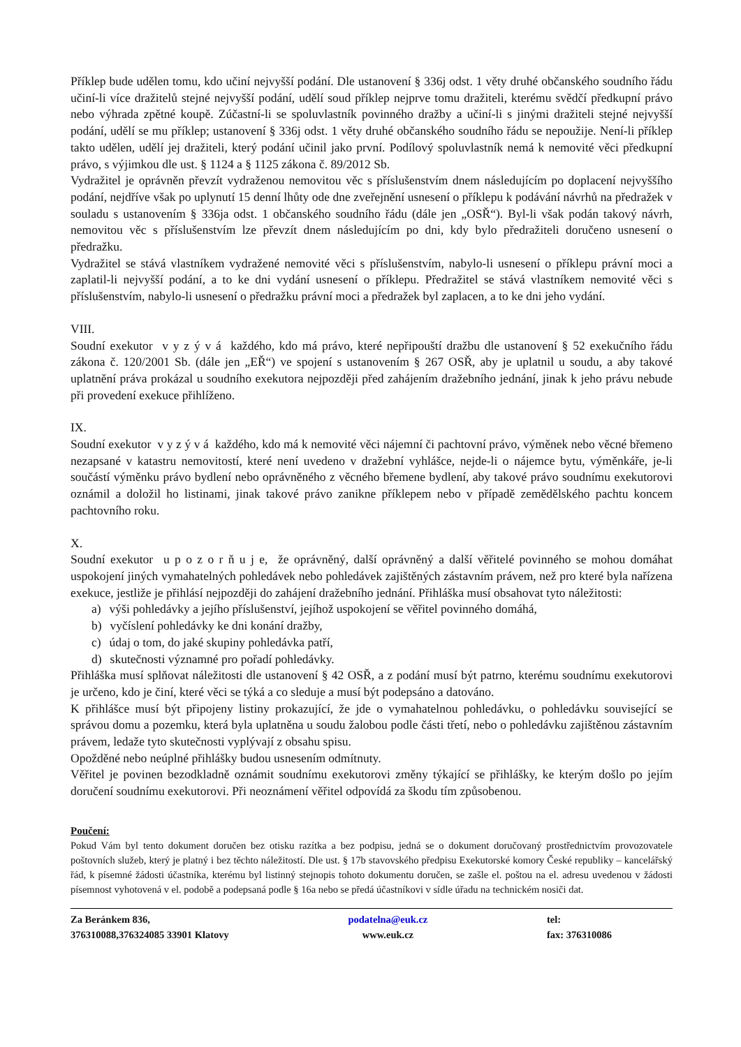Příklep bude udělen tomu, kdo učiní nejvyšší podání. Dle ustanovení § 336j odst. 1 věty druhé občanského soudního řádu učiní-li více dražitelů stejné nejvyšší podání, udělí soud příklep nejprve tomu dražiteli, kterému svědčí předkupní právo nebo výhrada zpětné koupě. Zúčastní-li se spoluvlastník povinného dražby a učiní-li s jinými dražiteli stejné nejvyšší podání, udělí se mu příklep; ustanovení § 336j odst. 1 věty druhé občanského soudního řádu se nepoužije. Není-li příklep takto udělen, udělí jej dražiteli, který podání učinil jako první. Podílový spoluvlastník nemá k nemovité věci předkupní právo, s výjimkou dle ust. § 1124 a § 1125 zákona č. 89/2012 Sb.
Vydražitel je oprávněn převzít vydraženou nemovitou věc s příslušenstvím dnem následujícím po doplacení nejvyššího podání, nejdříve však po uplynutí 15 denní lhůty ode dne zveřejnění usnesení o příklepu k podávání návrhů na předražek v souladu s ustanovením § 336ja odst. 1 občanského soudního řádu (dále jen „OSŘ“). Byl-li však podán takový návrh, nemovitou věc s příslušenstvím lze převzít dnem následujícím po dni, kdy bylo předražiteli doručeno usnesení o předražku.
Vydražitel se stává vlastníkem vydražené nemovité věci s příslušenstvím, nabylo-li usnesení o příklepu právní moci a zaplatil-li nejvyšší podání, a to ke dni vydání usnesení o příklepu. Předražitel se stává vlastníkem nemovité věci s příslušenstvím, nabylo-li usnesení o předražku právní moci a předražek byl zaplacen, a to ke dni jeho vydání.
VIII.
Soudní exekutor v y z ý v á každého, kdo má právo, které nepřipouští dražbu dle ustanovení § 52 exekučního řádu zákona č. 120/2001 Sb. (dále jen „EŘ“) ve spojení s ustanovením § 267 OSŘ, aby je uplatnil u soudu, a aby takové uplatnění práva prokázal u soudního exekutora nejpozději před zahájením dražebního jednání, jinak k jeho právu nebude při provedení exekuce přihlíženo.
IX.
Soudní exekutor v y z ý v á každého, kdo má k nemovité věci nájemní či pachtovní právo, výměnek nebo věcné břemeno nezapsané v katastru nemovitostí, které není uvedeno v dražební vyhlášce, nejde-li o nájemce bytu, výměnkáře, je-li součástí výměnku právo bydlení nebo oprávněného z věcného břemene bydlení, aby takové právo soudnímu exekutorovi oznámil a doložil ho listinami, jinak takové právo zanikne příklepem nebo v případě zemědělského pachtu koncem pachtovního roku.
X.
Soudní exekutor u p o z o r ň u j e, že oprávněný, další oprávněný a další věřitelé povinného se mohou domáhat uspokojení jiných vymahatelných pohledávek nebo pohledávek zajištěných zástavním právem, než pro které byla nařízena exekuce, jestliže je přihlásí nejpozději do zahájení dražebního jednání. Přihláška musí obsahovat tyto náležitosti:
a) výši pohledávky a jejího příslušenství, jejíhož uspokojení se věřitel povinného domáhá,
b) vyčíslení pohledávky ke dni konání dražby,
c) údaj o tom, do jaké skupiny pohledávka patří,
d) skutečnosti významné pro pořadí pohledávky.
Přihláška musí splňovat náležitosti dle ustanovení § 42 OSŘ, a z podání musí být patrno, kterému soudnímu exekutorovi je určeno, kdo je činí, které věci se týká a co sleduje a musí být podepsáno a datováno.
K přihlášce musí být připojeny listiny prokazující, že jde o vymahatelnou pohledávku, o pohledávku související se správou domu a pozemku, která byla uplatněna u soudu žalobou podle části třetí, nebo o pohledávku zajištěnou zástavním právem, ledaže tyto skutečnosti vyplývají z obsahu spisu.
Opožděné nebo neúplné přihlášky budou usnesením odmítnuty.
Věřitel je povinen bezodkladně oznámit soudnímu exekutorovi změny týkající se přihlášky, ke kterým došlo po jejím doručení soudnímu exekutorovi. Při neoznámení věřitel odpovídá za škodu tím způsobenou.
Poučení:
Pokud Vám byl tento dokument doručen bez otisku razítka a bez podpisu, jedná se o dokument doručovaný prostřednictvím provozovatele poštovních služeb, který je platný i bez těchto náležitostí. Dle ust. § 17b stavovského předpisu Exekutorské komory České republiky – kancelářský řád, k písemné žádosti účastníka, kterému byl listinný stejnopis tohoto dokumentu doručen, se zašle el. poštou na el. adresu uvedenou v žádosti písemnost vyhotovená v el. podobě a podepsaná podle § 16a nebo se předá účastníkovi v sídle úřadu na technickém nosiči dat.
Za Beránkem 836,
376310088,376324085 33901 Klatovy
podatelna@euk.cz
www.euk.cz
tel:
fax: 376310086